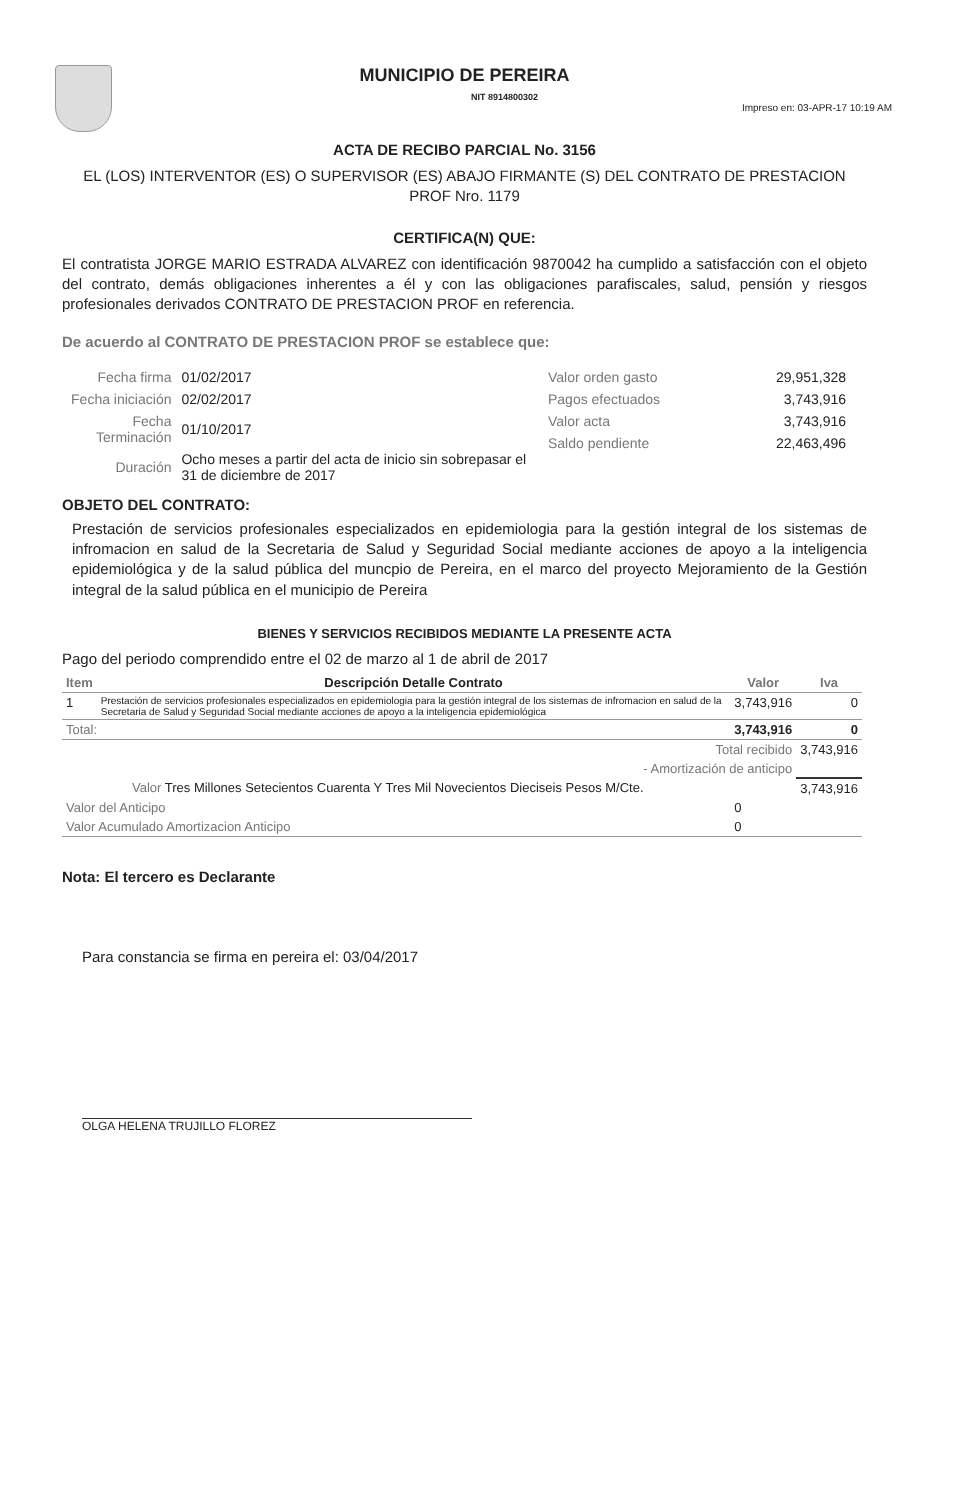MUNICIPIO DE PEREIRA
NIT 8914800302
Impreso en: 03-APR-17 10:19 AM
ACTA DE RECIBO PARCIAL No. 3156
EL (LOS) INTERVENTOR (ES) O SUPERVISOR (ES) ABAJO FIRMANTE (S) DEL CONTRATO DE PRESTACION PROF Nro. 1179
CERTIFICA(N) QUE:
El contratista JORGE MARIO ESTRADA ALVAREZ con identificación 9870042 ha cumplido a satisfacción con el objeto del contrato, demás obligaciones inherentes a él y con las obligaciones parafiscales, salud, pensión y riesgos profesionales derivados CONTRATO DE PRESTACION PROF en referencia.
De acuerdo al CONTRATO DE PRESTACION PROF se establece que:
| Fecha firma | 01/02/2017 |
| Fecha iniciación | 02/02/2017 |
| Fecha Terminación | 01/10/2017 |
| Duración | Ocho meses a partir del acta de inicio sin sobrepasar el 31 de diciembre de 2017 |
| Valor orden gasto | 29,951,328 |
| Pagos efectuados | 3,743,916 |
| Valor acta | 3,743,916 |
| Saldo pendiente | 22,463,496 |
OBJETO DEL CONTRATO:
Prestación de servicios profesionales especializados en epidemiologia para la gestión integral de los sistemas de infromacion en salud de la Secretaria de Salud y Seguridad Social mediante acciones de apoyo a la inteligencia epidemiológica y de la salud pública del muncpio de Pereira, en el marco del proyecto Mejoramiento de la Gestión integral de la salud pública en el municipio de Pereira
BIENES Y SERVICIOS RECIBIDOS MEDIANTE LA PRESENTE ACTA
Pago del periodo comprendido entre el 02 de marzo al 1 de abril de 2017
| Item | Descripción Detalle Contrato | Valor | Iva |
| --- | --- | --- | --- |
| 1 | Prestación de servicios profesionales especializados en epidemiologia para la gestión integral de los sistemas de infromacion en salud de la Secretaria de Salud y Seguridad Social mediante acciones de apoyo a la inteligencia epidemiológica | 3,743,916 | 0 |
| Total: | | 3,743,916 | 0 |
| Total recibido | | | 3,743,916 |
| - Amortización de anticipo | | | |
| Valor Tres Millones Setecientos Cuarenta Y Tres Mil Novecientos Dieciseis Pesos M/Cte. | | | 3,743,916 |
| Valor del Anticipo | | 0 | |
| Valor Acumulado Amortizacion Anticipo | | 0 | |
Nota: El tercero es Declarante
Para constancia se firma en pereira el: 03/04/2017
OLGA HELENA TRUJILLO FLOREZ